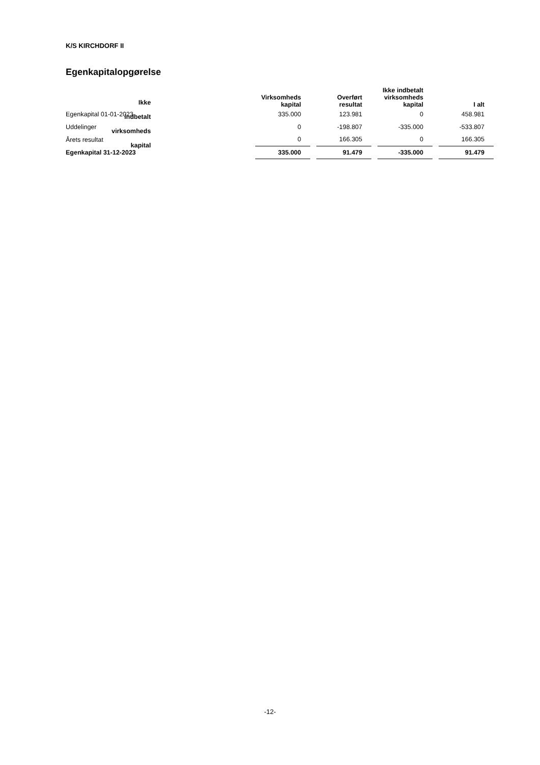K/S KIRCHDORF II
Egenkapitalopgørelse
| | | | Ikke indbetalt virksomheds kapital | |
| --- | --- | --- | --- | --- |
| | Virksomheds kapital | Overført resultat | Ikke indbetalt virksomheds kapital | I alt |
| --- | --- | --- | --- | --- |
| Egenkapital 01-01-2023 | 335.000 | 123.981 | 0 | 458.981 |
| Uddelinger | 0 | -198.807 | -335.000 | -533.807 |
| Årets resultat | 0 | 166.305 | 0 | 166.305 |
| Egenkapital 31-12-2023 | 335.000 | 91.479 | -335.000 | 91.479 |
-12-